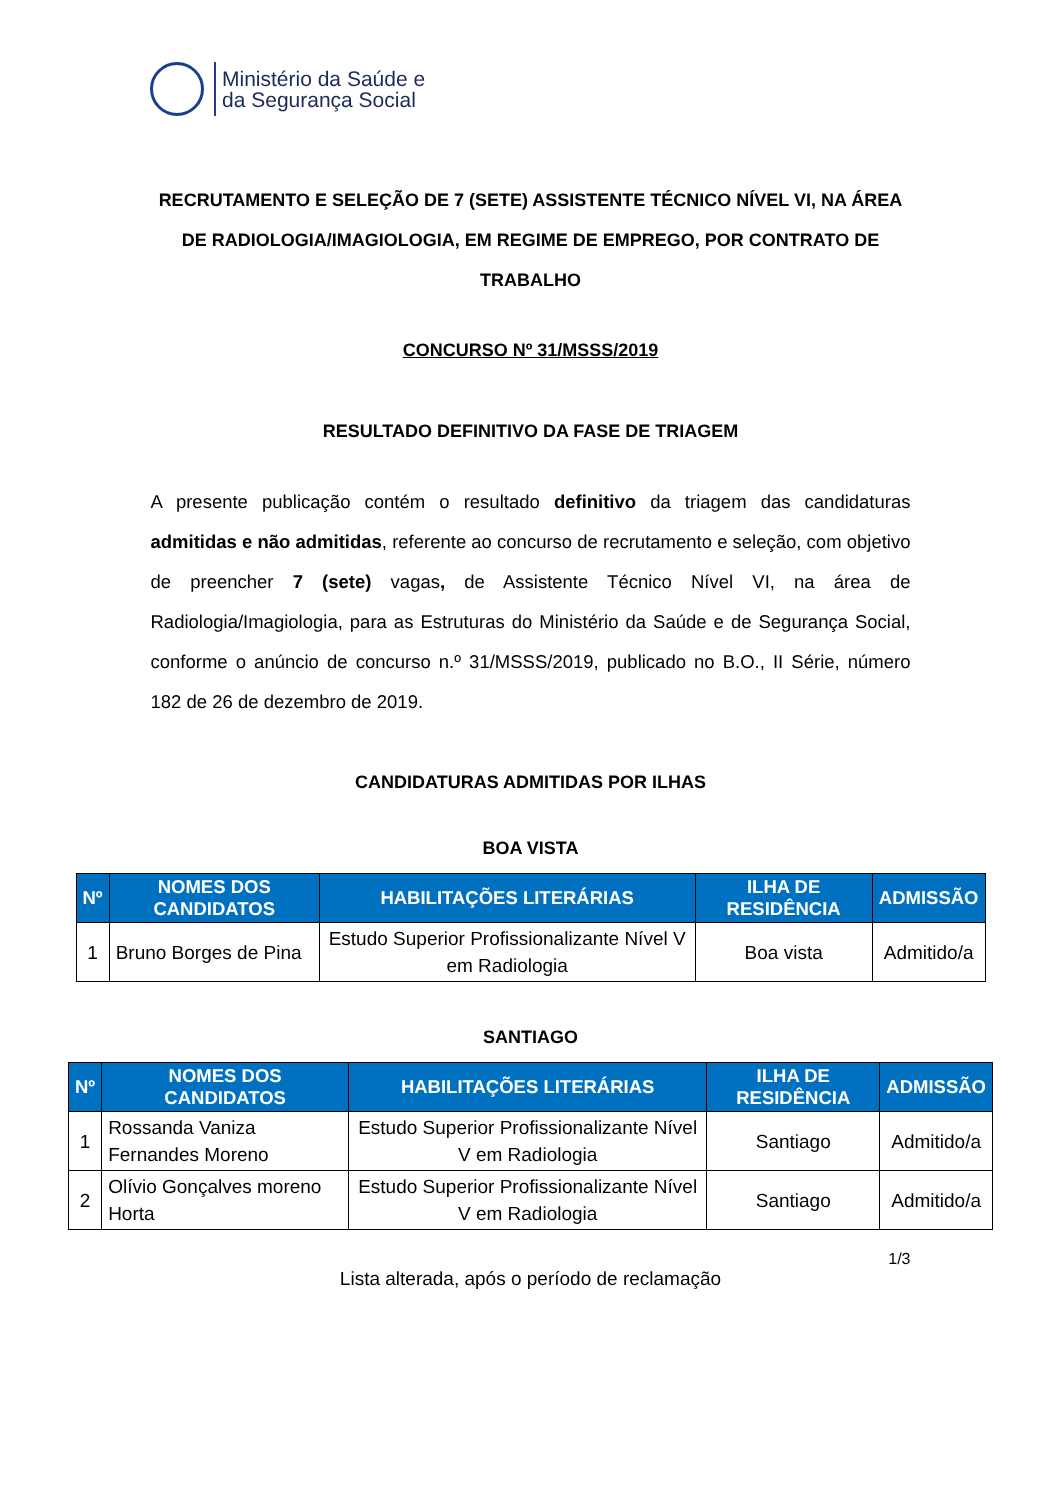Ministério da Saúde e
da Segurança Social
RECRUTAMENTO E SELEÇÃO DE 7 (SETE) ASSISTENTE TÉCNICO NÍVEL VI, NA ÁREA DE RADIOLOGIA/IMAGIOLOGIA, EM REGIME DE EMPREGO, POR CONTRATO DE TRABALHO
CONCURSO Nº 31/MSSS/2019
RESULTADO DEFINITIVO DA FASE DE TRIAGEM
A presente publicação contém o resultado definitivo da triagem das candidaturas admitidas e não admitidas, referente ao concurso de recrutamento e seleção, com objetivo de preencher 7 (sete) vagas, de Assistente Técnico Nível VI, na área de Radiologia/Imagiologia, para as Estruturas do Ministério da Saúde e de Segurança Social, conforme o anúncio de concurso n.º 31/MSSS/2019, publicado no B.O., II Série, número 182 de 26 de dezembro de 2019.
CANDIDATURAS ADMITIDAS POR ILHAS
BOA VISTA
| Nº | NOMES DOS CANDIDATOS | HABILITAÇÕES LITERÁRIAS | ILHA DE RESIDÊNCIA | ADMISSÃO |
| --- | --- | --- | --- | --- |
| 1 | Bruno Borges de Pina | Estudo Superior Profissionalizante Nível V em Radiologia | Boa vista | Admitido/a |
SANTIAGO
| Nº | NOMES DOS CANDIDATOS | HABILITAÇÕES LITERÁRIAS | ILHA DE RESIDÊNCIA | ADMISSÃO |
| --- | --- | --- | --- | --- |
| 1 | Rossanda Vaniza Fernandes Moreno | Estudo Superior Profissionalizante Nível V em Radiologia | Santiago | Admitido/a |
| 2 | Olívio Gonçalves moreno Horta | Estudo Superior Profissionalizante Nível V em Radiologia | Santiago | Admitido/a |
1/3
Lista alterada, após o período de reclamação